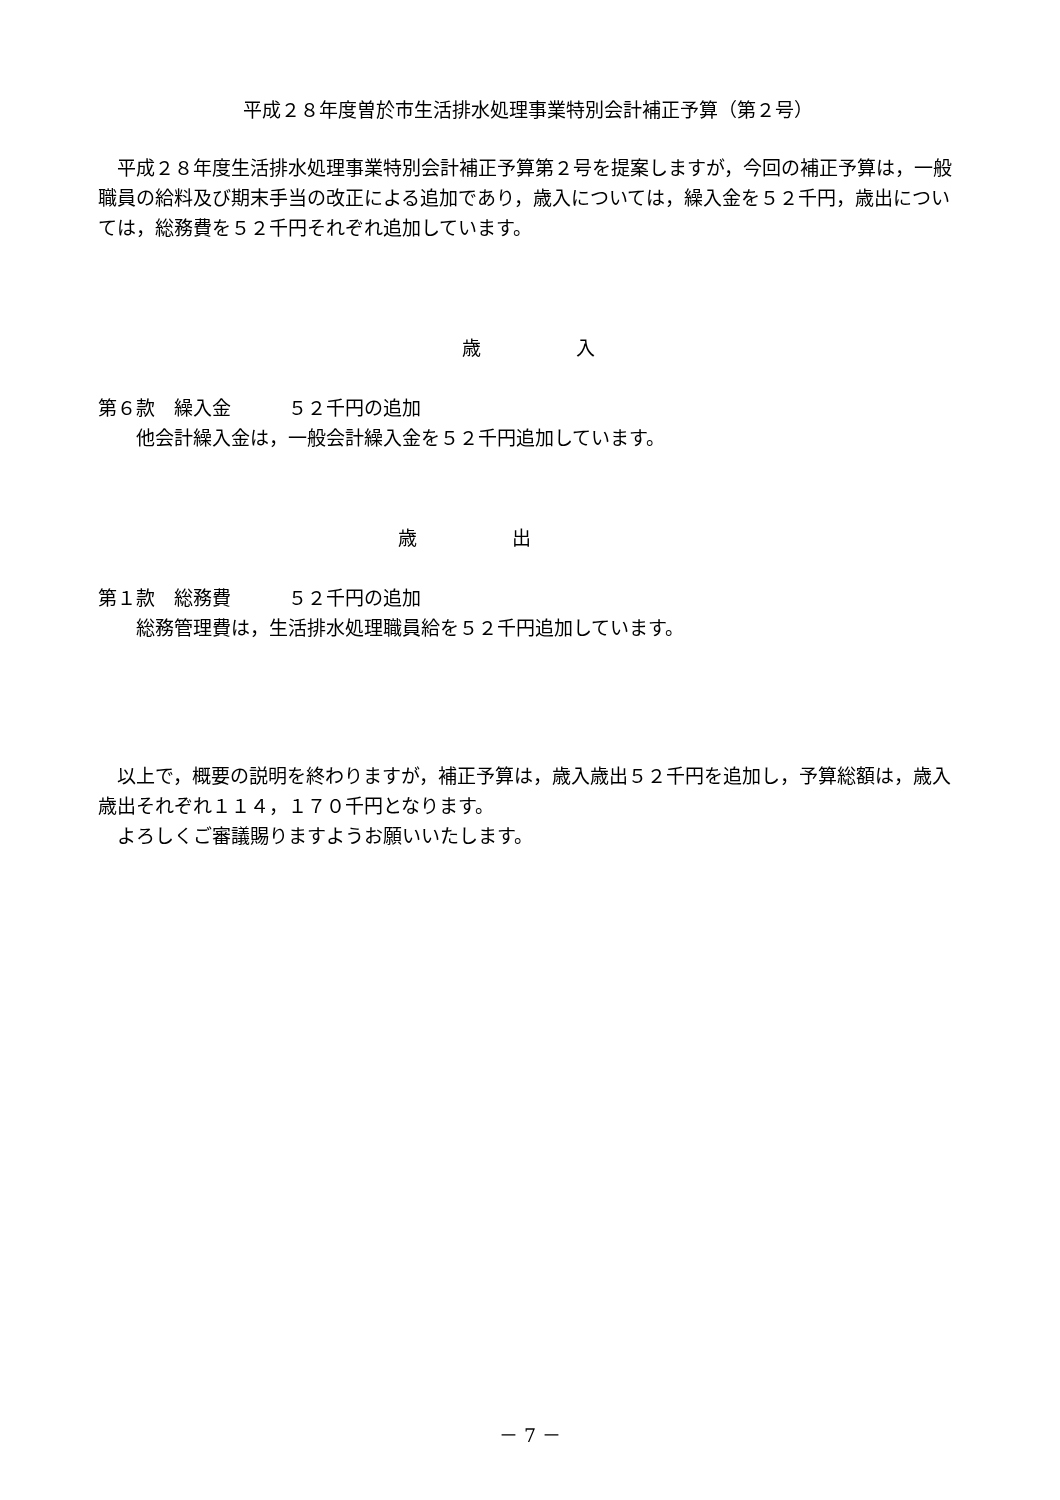平成２８年度曽於市生活排水処理事業特別会計補正予算（第２号）
平成２８年度生活排水処理事業特別会計補正予算第２号を提案しますが，今回の補正予算は，一般職員の給料及び期末手当の改正による追加であり，歳入については，繰入金を５２千円，歳出については，総務費を５２千円それぞれ追加しています。
歳　　　　　入
第６款　繰入金　　　５２千円の追加
他会計繰入金は，一般会計繰入金を５２千円追加しています。
歳　　　　　出
第１款　総務費　　　５２千円の追加
総務管理費は，生活排水処理職員給を５２千円追加しています。
以上で，概要の説明を終わりますが，補正予算は，歳入歳出５２千円を追加し，予算総額は，歳入歳出それぞれ１１４，１７０千円となります。
よろしくご審議賜りますようお願いいたします。
－ 7 －